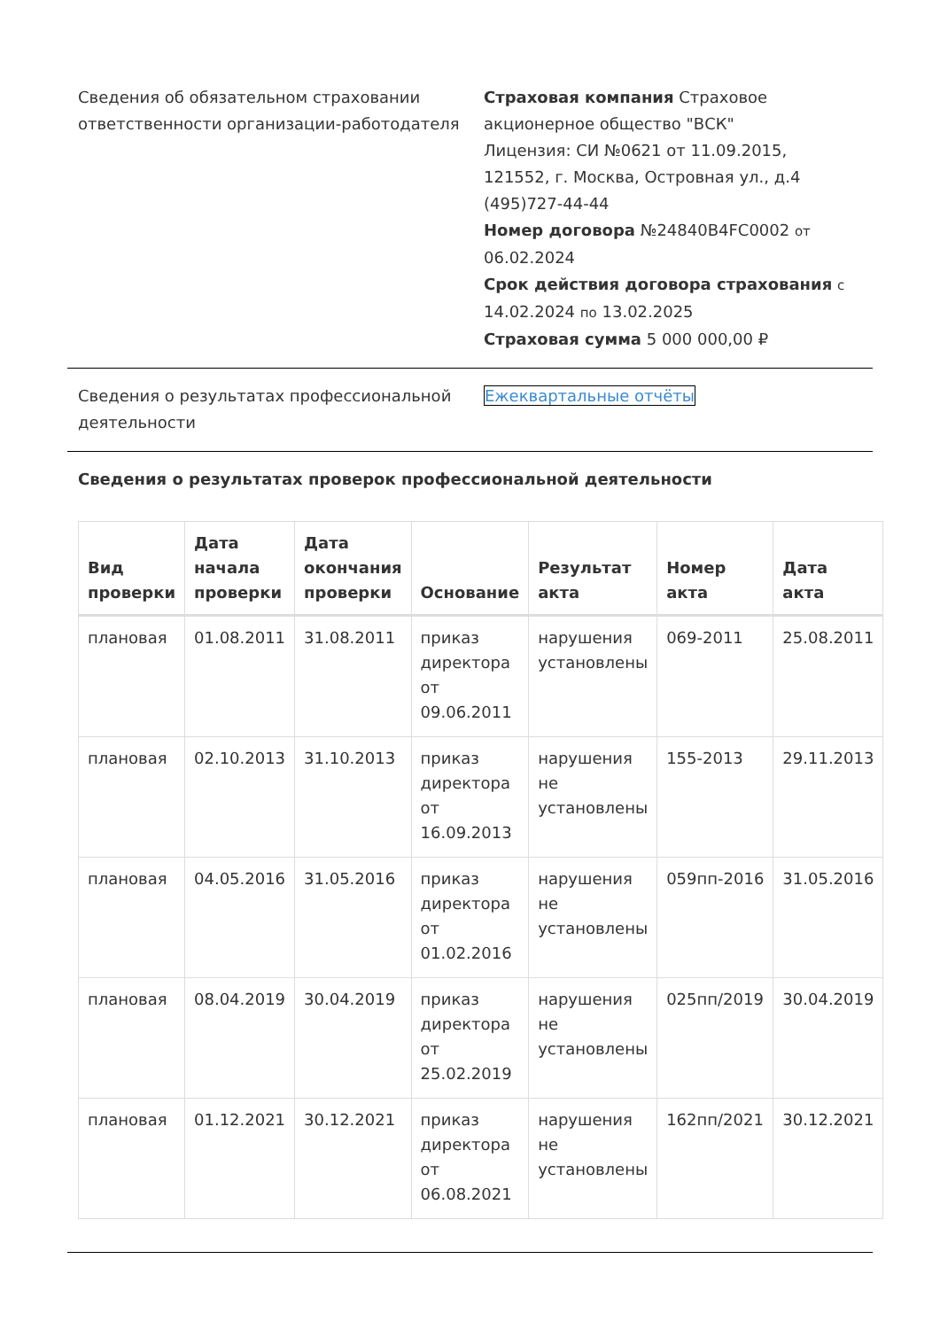Сведения об обязательном страховании ответственности организации-работодателя
Страховая компания Страховое акционерное общество "ВСК"
Лицензия: СИ №0621 от 11.09.2015,
121552, г. Москва, Островная ул., д.4
(495)727-44-44
Номер договора №24840B4FC0002 от 06.02.2024
Срок действия договора страхования с 14.02.2024 по 13.02.2025
Страховая сумма 5 000 000,00 ₽
Сведения о результатах профессиональной деятельности
Ежеквартальные отчёты
Сведения о результатах проверок профессиональной деятельности
| Вид проверки | Дата начала проверки | Дата окончания проверки | Основание | Результат акта | Номер акта | Дата акта |
| --- | --- | --- | --- | --- | --- | --- |
| плановая | 01.08.2011 | 31.08.2011 | приказ директора от 09.06.2011 | нарушения установлены | 069-2011 | 25.08.2011 |
| плановая | 02.10.2013 | 31.10.2013 | приказ директора от 16.09.2013 | нарушения не установлены | 155-2013 | 29.11.2013 |
| плановая | 04.05.2016 | 31.05.2016 | приказ директора от 01.02.2016 | нарушения не установлены | 059пп-2016 | 31.05.2016 |
| плановая | 08.04.2019 | 30.04.2019 | приказ директора от 25.02.2019 | нарушения не установлены | 025пп/2019 | 30.04.2019 |
| плановая | 01.12.2021 | 30.12.2021 | приказ директора от 06.08.2021 | нарушения не установлены | 162пп/2021 | 30.12.2021 |